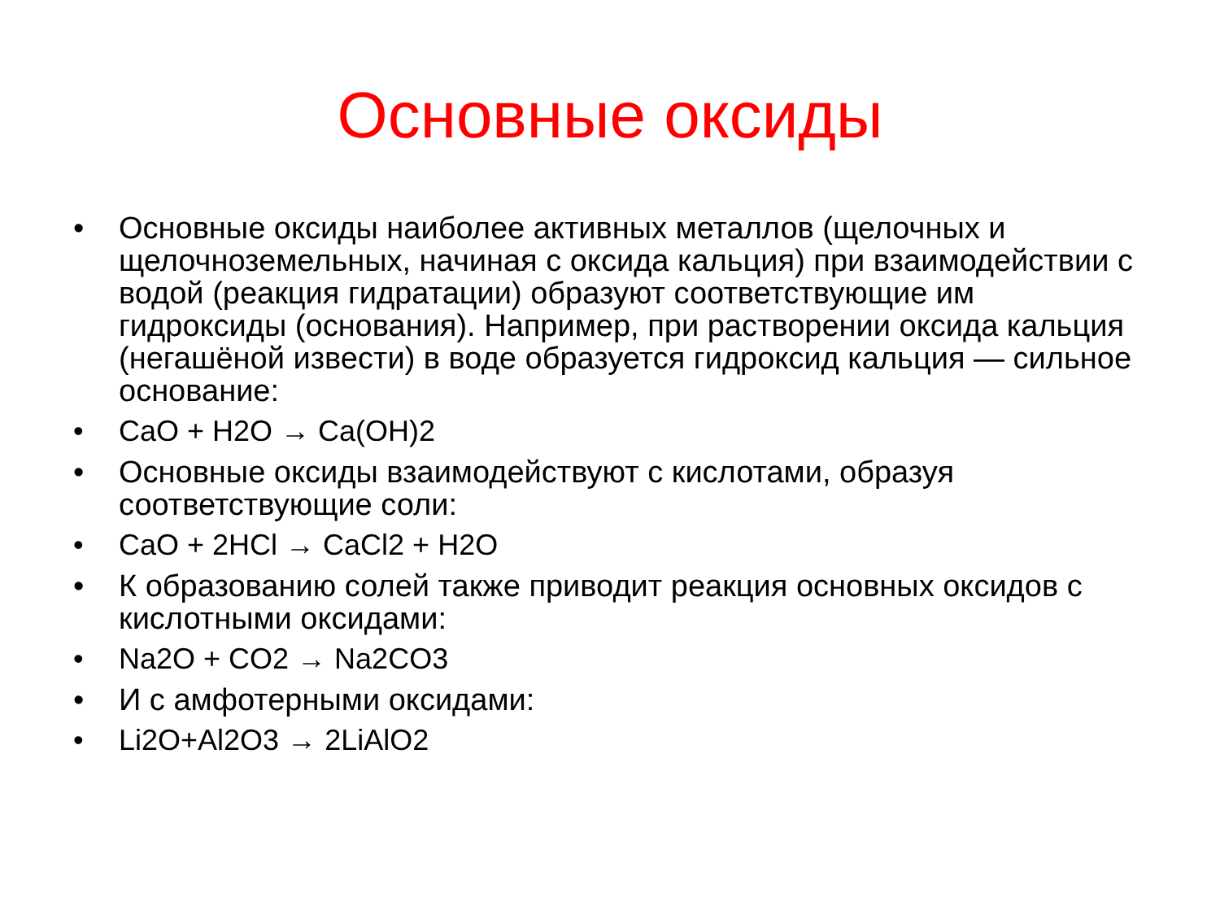Основные оксиды
• Основные оксиды наиболее активных металлов (щелочных и щелочноземельных, начиная с оксида кальция) при взаимодействии с водой (реакция гидратации) образуют соответствующие им гидроксиды (основания). Например, при растворении оксида кальция (негашёной извести) в воде образуется гидроксид кальция — сильное основание:
• CaO + H2O → Ca(OH)2
• Основные оксиды взаимодействуют с кислотами, образуя соответствующие соли:
• CaO + 2HCl → CaCl2 + H2O
• К образованию солей также приводит реакция основных оксидов с кислотными оксидами:
• Na2O + CO2 → Na2CO3
• И с амфотерными оксидами:
• Li2O+Al2O3 → 2LiAlO2